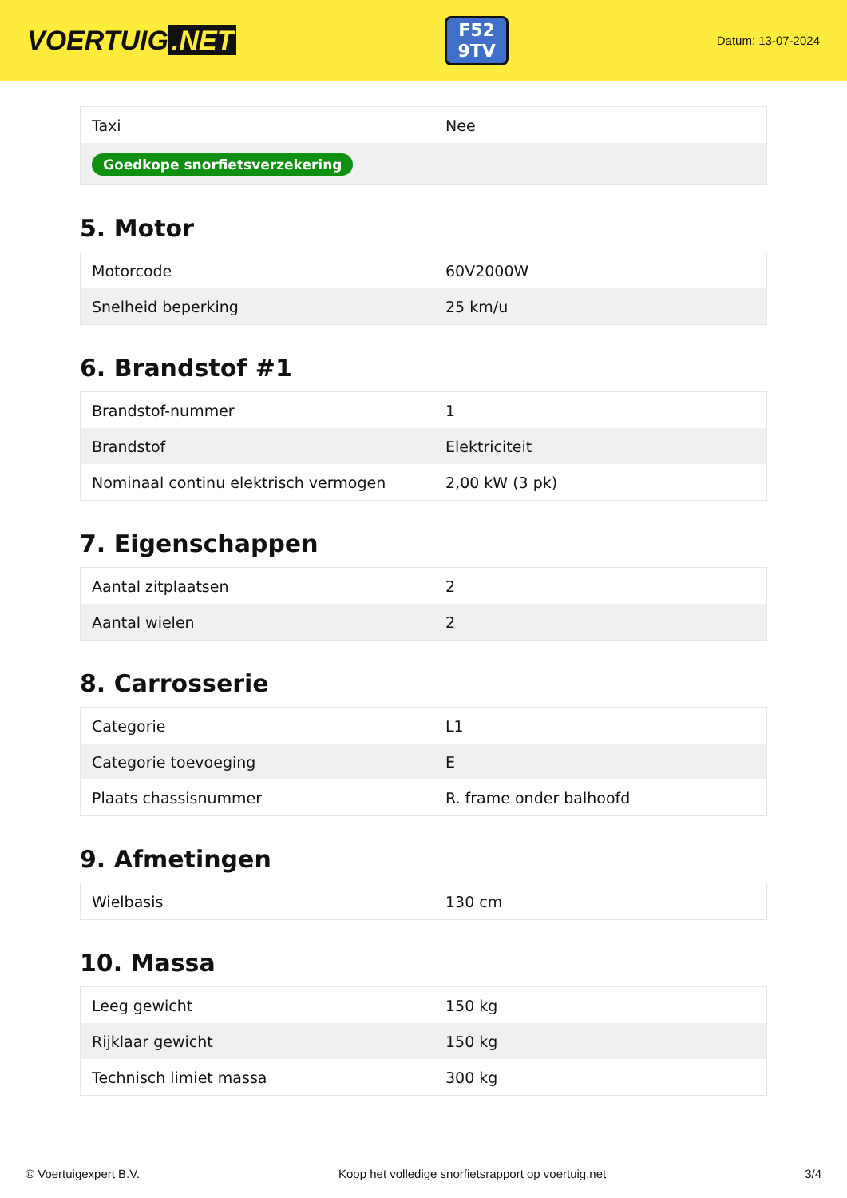VOERTUIG.NET
F52
9TV
Datum: 13-07-2024
| Taxi | Nee |
| Goedkope snorfietsverzekering | |
5. Motor
| Motorcode | 60V2000W |
| Snelheid beperking | 25 km/u |
6. Brandstof #1
| Brandstof-nummer | 1 |
| Brandstof | Elektriciteit |
| Nominaal continu elektrisch vermogen | 2,00 kW (3 pk) |
7. Eigenschappen
| Aantal zitplaatsen | 2 |
| Aantal wielen | 2 |
8. Carrosserie
| Categorie | L1 |
| Categorie toevoeging | E |
| Plaats chassisnummer | R. frame onder balhoofd |
9. Afmetingen
| Wielbasis | 130 cm |
10. Massa
| Leeg gewicht | 150 kg |
| Rijklaar gewicht | 150 kg |
| Technisch limiet massa | 300 kg |
© Voertuigexpert B.V. Koop het volledige snorfietsrapport op voertuig.net 3/4